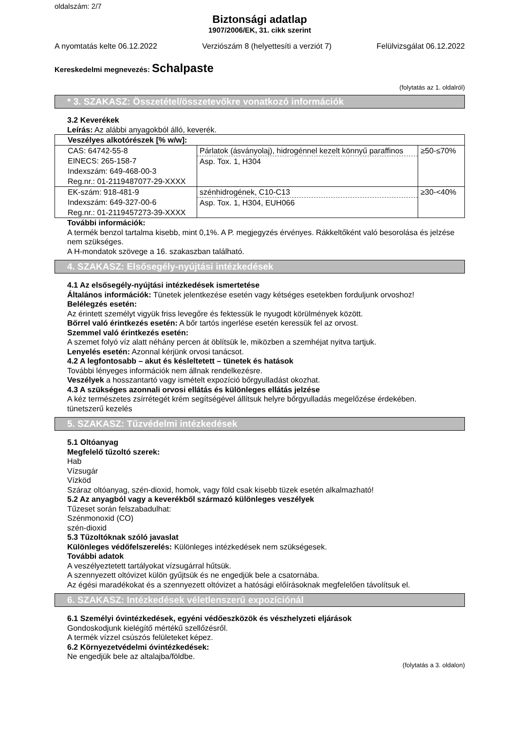oldalszám: 2/7
Biztonsági adatlap
1907/2006/EK, 31. cikk szerint
A nyomtatás kelte 06.12.2022 Verziószám 8 (helyettesíti a verziót 7) Felülvizsgálat 06.12.2022
Kereskedelmi megnevezés: Schalpaste
(folytatás az 1. oldalról)
* 3. SZAKASZ: Összetétel/összetevőkre vonatkozó információk
3.2 Keverékek
Leírás: Az alábbi anyagokból álló, keverék.
| Veszélyes alkotórészek [% w/w]: | | |
| CAS: 64742-55-8 EINECS: 265-158-7 Indexszám: 649-468-00-3 Reg.nr.: 01-2119487077-29-XXXX | Párlatok (ásványolaj), hidrogénnel kezelt könnyű paraffinos Asp. Tox. 1, H304 | ≥50-≤70% |
| EK-szám: 918-481-9 Indexszám: 649-327-00-6 Reg.nr.: 01-2119457273-39-XXXX | szénhidrogének, C10-C13 Asp. Tox. 1, H304, EUH066 | ≥30-<40% |
További információk:
A termék benzol tartalma kisebb, mint 0,1%. A P. megjegyzés érvényes. Rákkeltőként való besorolása és jelzése nem szükséges.
A H-mondatok szövege a 16. szakaszban található.
4. SZAKASZ: Elsősegély-nyújtási intézkedések
4.1 Az elsősegély-nyújtási intézkedések ismertetése
Általános információk: Tünetek jelentkezése esetén vagy kétséges esetekben forduljunk orvoshoz!
Belélegzés esetén:
Az érintett személyt vigyük friss levegőre és fektessük le nyugodt körülmények között.
Bőrrel való érintkezés esetén: A bőr tartós ingerlése esetén keressük fel az orvost.
Szemmel való érintkezés esetén:
A szemet folyó víz alatt néhány percen át öblítsük le, miközben a szemhéjat nyitva tartjuk.
Lenyelés esetén: Azonnal kérjünk orvosi tanácsot.
4.2 A legfontosabb – akut és késleltetett – tünetek és hatások
További lényeges információk nem állnak rendelkezésre.
Veszélyek a hosszantartó vagy ismételt expozíció bőrgyulladást okozhat.
4.3 A szükséges azonnali orvosi ellátás és különleges ellátás jelzése
A kéz természetes zsírrétegét krém segítségével állítsuk helyre bőrgyulladás megelőzése érdekében.
tünetszerű kezelés
5. SZAKASZ: Tűzvédelmi intézkedések
5.1 Oltóanyag
Megfelelő tűzoltó szerek:
Hab
Vízsugár
Vízköd
Száraz oltóanyag, szén-dioxid, homok, vagy föld csak kisebb tüzek esetén alkalmazható!
5.2 Az anyagból vagy a keverékből származó különleges veszélyek
Tűzeset során felszabadulhat:
Szénmonoxid (CO)
szén-dioxid
5.3 Tűzoltóknak szóló javaslat
Különleges védőfelszerelés: Különleges intézkedések nem szükségesek.
További adatok
A veszélyeztetett tartályokat vízsugárral hűtsük.
A szennyezett oltóvizet külön gyűjtsük és ne engedjük bele a csatornába.
Az égési maradékokat és a szennyezett oltóvizet a hatósági előírásoknak megfelelően távolítsuk el.
6. SZAKASZ: Intézkedések véletlenszerű expozíciónál
6.1 Személyi óvintézkedések, egyéni védőeszközök és vészhelyzeti eljárások
Gondoskodjunk kielégítő mértékű szellőzésről.
A termék vízzel csúszós felületeket képez.
6.2 Környezetvédelmi óvintézkedések:
Ne engedjük bele az altalajba/földbe.
(folytatás a 3. oldalon)